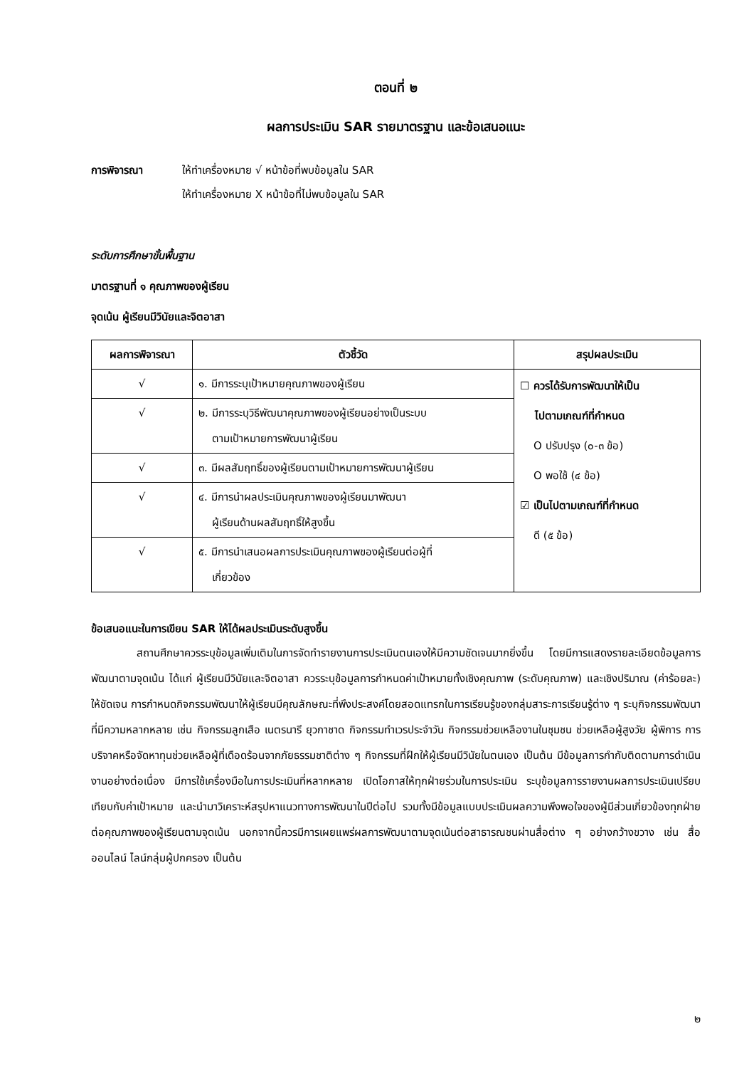ตอนที่ ๒
ผลการประเมิน SAR รายมาตรฐาน และข้อเสนอแนะ
การพิจารณา ให้ทำเครื่องหมาย √ หน้าข้อที่พบข้อมูลใน SAR
ให้ทำเครื่องหมาย X หน้าข้อที่ไม่พบข้อมูลใน SAR
ระดับการศึกษาขั้นพื้นฐาน
มาตรฐานที่ ๑ คุณภาพของผู้เรียน
จุดเน้น ผู้เรียนมีวินัยและจิตอาสา
| ผลการพิจารณา | ตัวชี้วัด | สรุปผลประเมิน |
| --- | --- | --- |
| √ | ๑. มีการระบุเป้าหมายคุณภาพของผู้เรียน | ☐ ควรได้รับการพัฒนาให้เป็น ไปตามเกณฑ์ที่กำหนด O ปรับปรุง (๐-๓ ข้อ) O พอใช้ (๔ ข้อ) ☑ เป็นไปตามเกณฑ์ที่กำหนด ดี (๕ ข้อ) |
| √ | ๒. มีการระบุวิธีพัฒนาคุณภาพของผู้เรียนอย่างเป็นระบบ ตามเป้าหมายการพัฒนาผู้เรียน | |
| √ | ๓. มีผลสัมฤทธิ์ของผู้เรียนตามเป้าหมายการพัฒนาผู้เรียน | |
| √ | ๔. มีการนำผลประเมินคุณภาพของผู้เรียนมาพัฒนา ผู้เรียนด้านผลสัมฤทธิ์ให้สูงขึ้น | |
| √ | ๕. มีการนำเสนอผลการประเมินคุณภาพของผู้เรียนต่อผู้ที่ เกี่ยวข้อง | |
ข้อเสนอแนะในการเขียน SAR ให้ได้ผลประเมินระดับสูงขึ้น
สถานศึกษาควรระบุข้อมูลเพิ่มเติมในการจัดทำรายงานการประเมินตนเองให้มีความชัดเจนมากยิ่งขึ้น โดยมีการแสดงรายละเอียดข้อมูลการพัฒนาตามจุดเน้น ได้แก่ ผู้เรียนมีวินัยและจิตอาสา ควรระบุข้อมูลการกำหนดค่าเป้าหมายทั้งเชิงคุณภาพ (ระดับคุณภาพ) และเชิงปริมาณ (ค่าร้อยละ) ให้ชัดเจน การกำหนดกิจกรรมพัฒนาให้ผู้เรียนมีคุณลักษณะที่พึงประสงค์โดยสอดแทรกในการเรียนรู้ของกลุ่มสาระการเรียนรู้ต่าง ๆ ระบุกิจกรรมพัฒนาที่มีความหลากหลาย เช่น กิจกรรมลูกเสือ เนตรนารี ยุวกาชาด กิจกรรมทำเวรประจำวัน กิจกรรมช่วยเหลืองานในชุมชน ช่วยเหลือผู้สูงวัย ผู้พิการ การบริจาคหรือจัดหาทุนช่วยเหลือผู้ที่เดือดร้อนจากภัยธรรมชาติต่าง ๆ กิจกรรมที่ฝึกให้ผู้เรียนมีวินัยในตนเอง เป็นต้น มีข้อมูลการกำกับติดตามการดำเนินงานอย่างต่อเนื่อง มีการใช้เครื่องมือในการประเมินที่หลากหลาย เปิดโอกาสให้ทุกฝ่ายร่วมในการประเมิน ระบุข้อมูลการรายงานผลการประเมินเปรียบเทียบกับค่าเป้าหมาย และนำมาวิเคราะห์สรุปหาแนวทางการพัฒนาในปีต่อไป รวมทั้งมีข้อมูลแบบประเมินผลความพึงพอใจของผู้มีส่วนเกี่ยวข้องทุกฝ่ายต่อคุณภาพของผู้เรียนตามจุดเน้น นอกจากนี้ควรมีการเผยแพร่ผลการพัฒนาตามจุดเน้นต่อสาธารณชนผ่านสื่อต่าง ๆ อย่างกว้างขวาง เช่น สื่อออนไลน์ ไลน์กลุ่มผู้ปกครอง เป็นต้น
๒